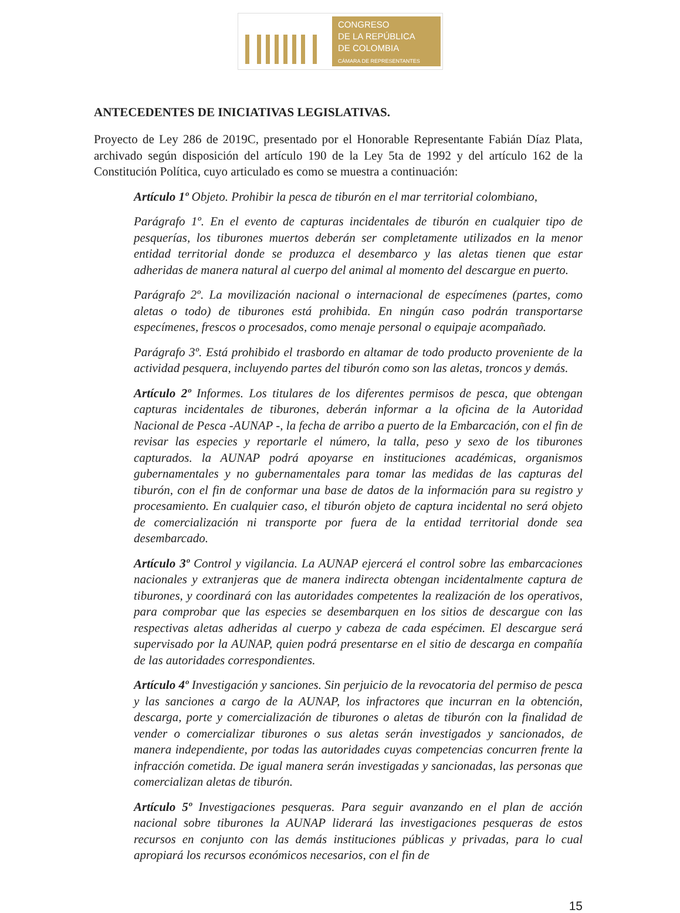CONGRESO
DE LA REPÚBLICA
DE COLOMBIA
CÁMARA DE REPRESENTANTES
ANTECEDENTES DE INICIATIVAS LEGISLATIVAS.
Proyecto de Ley 286 de 2019C, presentado por el Honorable Representante Fabián Díaz Plata, archivado según disposición del artículo 190 de la Ley 5ta de 1992 y del artículo 162 de la Constitución Política, cuyo articulado es como se muestra a continuación:
Artículo 1º Objeto. Prohibir la pesca de tiburón en el mar territorial colombiano,
Parágrafo 1º. En el evento de capturas incidentales de tiburón en cualquier tipo de pesquerías, los tiburones muertos deberán ser completamente utilizados en la menor entidad territorial donde se produzca el desembarco y las aletas tienen que estar adheridas de manera natural al cuerpo del animal al momento del descargue en puerto.
Parágrafo 2º. La movilización nacional o internacional de especímenes (partes, como aletas o todo) de tiburones está prohibida. En ningún caso podrán transportarse especímenes, frescos o procesados, como menaje personal o equipaje acompañado.
Parágrafo 3º. Está prohibido el trasbordo en altamar de todo producto proveniente de la actividad pesquera, incluyendo partes del tiburón como son las aletas, troncos y demás.
Artículo 2º Informes. Los titulares de los diferentes permisos de pesca, que obtengan capturas incidentales de tiburones, deberán informar a la oficina de la Autoridad Nacional de Pesca -AUNAP -, la fecha de arribo a puerto de la Embarcación, con el fin de revisar las especies y reportarle el número, la talla, peso y sexo de los tiburones capturados. la AUNAP podrá apoyarse en instituciones académicas, organismos gubernamentales y no gubernamentales para tomar las medidas de las capturas del tiburón, con el fin de conformar una base de datos de la información para su registro y procesamiento. En cualquier caso, el tiburón objeto de captura incidental no será objeto de comercialización ni transporte por fuera de la entidad territorial donde sea desembarcado.
Artículo 3º Control y vigilancia. La AUNAP ejercerá el control sobre las embarcaciones nacionales y extranjeras que de manera indirecta obtengan incidentalmente captura de tiburones, y coordinará con las autoridades competentes la realización de los operativos, para comprobar que las especies se desembarquen en los sitios de descargue con las respectivas aletas adheridas al cuerpo y cabeza de cada espécimen. El descargue será supervisado por la AUNAP, quien podrá presentarse en el sitio de descarga en compañía de las autoridades correspondientes.
Artículo 4º Investigación y sanciones. Sin perjuicio de la revocatoria del permiso de pesca y las sanciones a cargo de la AUNAP, los infractores que incurran en la obtención, descarga, porte y comercialización de tiburones o aletas de tiburón con la finalidad de vender o comercializar tiburones o sus aletas serán investigados y sancionados, de manera independiente, por todas las autoridades cuyas competencias concurren frente la infracción cometida. De igual manera serán investigadas y sancionadas, las personas que comercializan aletas de tiburón.
Artículo 5º Investigaciones pesqueras. Para seguir avanzando en el plan de acción nacional sobre tiburones la AUNAP liderará las investigaciones pesqueras de estos recursos en conjunto con las demás instituciones públicas y privadas, para lo cual apropiará los recursos económicos necesarios, con el fin de
15